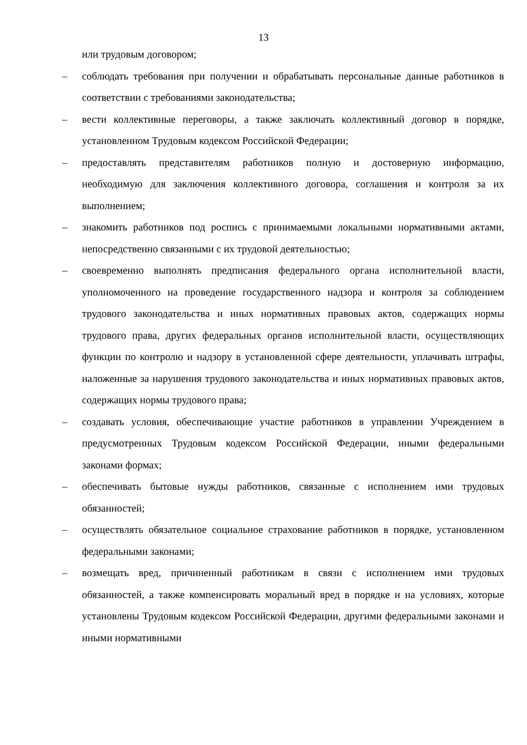13
или трудовым договором;
– соблюдать требования при получении и обрабатывать персональные данные работников в соответствии с требованиями законодательства;
– вести коллективные переговоры, а также заключать коллективный договор в порядке, установленном Трудовым кодексом Российской Федерации;
– предоставлять представителям работников полную и достоверную информацию, необходимую для заключения коллективного договора, соглашения и контроля за их выполнением;
– знакомить работников под роспись с принимаемыми локальными нормативными актами, непосредственно связанными с их трудовой деятельностью;
– своевременно выполнять предписания федерального органа исполнительной власти, уполномоченного на проведение государственного надзора и контроля за соблюдением трудового законодательства и иных нормативных правовых актов, содержащих нормы трудового права, других федеральных органов исполнительной власти, осуществляющих функции по контролю и надзору в установленной сфере деятельности, уплачивать штрафы, наложенные за нарушения трудового законодательства и иных нормативных правовых актов, содержащих нормы трудового права;
– создавать условия, обеспечивающие участие работников в управлении Учреждением в предусмотренных Трудовым кодексом Российской Федерации, иными федеральными законами формах;
– обеспечивать бытовые нужды работников, связанные с исполнением ими трудовых обязанностей;
– осуществлять обязательное социальное страхование работников в порядке, установленном федеральными законами;
– возмещать вред, причиненный работникам в связи с исполнением ими трудовых обязанностей, а также компенсировать моральный вред в порядке и на условиях, которые установлены Трудовым кодексом Российской Федерации, другими федеральными законами и иными нормативными